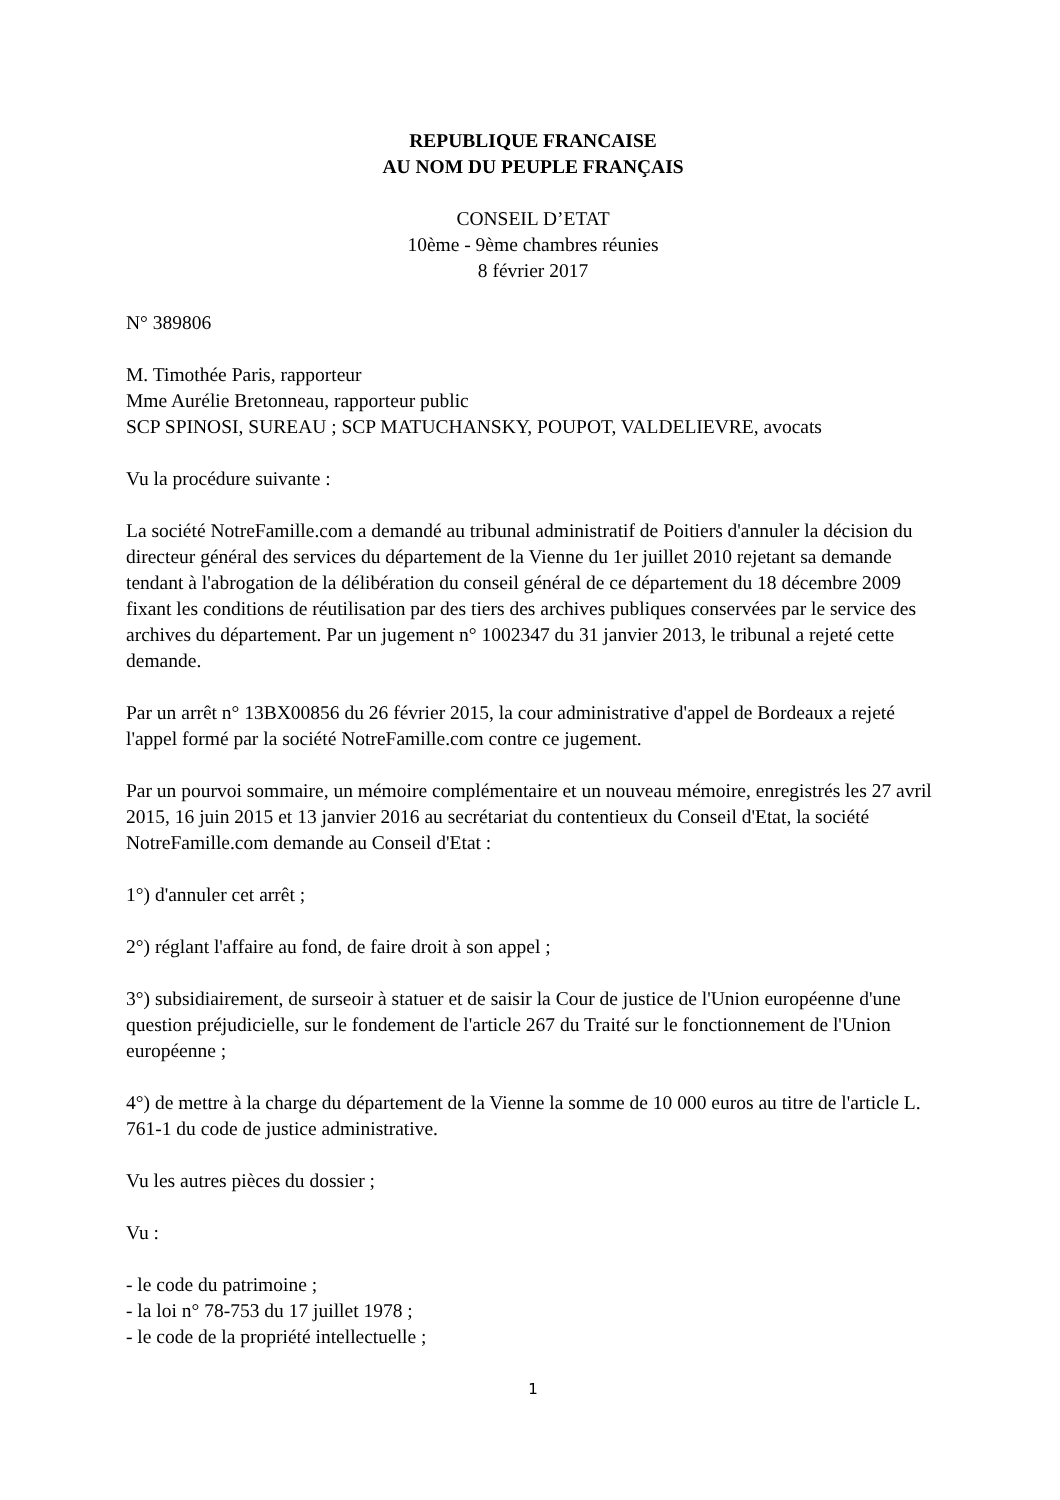REPUBLIQUE FRANCAISE
AU NOM DU PEUPLE FRANÇAIS
CONSEIL D’ETAT
10ème - 9ème chambres réunies
8 février 2017
N° 389806
M. Timothée Paris, rapporteur
Mme Aurélie Bretonneau, rapporteur public
SCP SPINOSI, SUREAU ; SCP MATUCHANSKY, POUPOT, VALDELIEVRE, avocats
Vu la procédure suivante :
La société NotreFamille.com a demandé au tribunal administratif de Poitiers d'annuler la décision du directeur général des services du département de la Vienne du 1er juillet 2010 rejetant sa demande tendant à l'abrogation de la délibération du conseil général de ce département du 18 décembre 2009 fixant les conditions de réutilisation par des tiers des archives publiques conservées par le service des archives du département. Par un jugement n° 1002347 du 31 janvier 2013, le tribunal a rejeté cette demande.
Par un arrêt n° 13BX00856 du 26 février 2015, la cour administrative d'appel de Bordeaux a rejeté l'appel formé par la société NotreFamille.com contre ce jugement.
Par un pourvoi sommaire, un mémoire complémentaire et un nouveau mémoire, enregistrés les 27 avril 2015, 16 juin 2015 et 13 janvier 2016 au secrétariat du contentieux du Conseil d'Etat, la société NotreFamille.com demande au Conseil d'Etat :
1°) d'annuler cet arrêt ;
2°) réglant l'affaire au fond, de faire droit à son appel ;
3°) subsidiairement, de surseoir à statuer et de saisir la Cour de justice de l'Union européenne d'une question préjudicielle, sur le fondement de l'article 267 du Traité sur le fonctionnement de l'Union européenne ;
4°) de mettre à la charge du département de la Vienne la somme de 10 000 euros au titre de l'article L. 761-1 du code de justice administrative.
Vu les autres pièces du dossier ;
Vu :
- le code du patrimoine ;
- la loi n° 78-753 du 17 juillet 1978 ;
- le code de la propriété intellectuelle ;
1